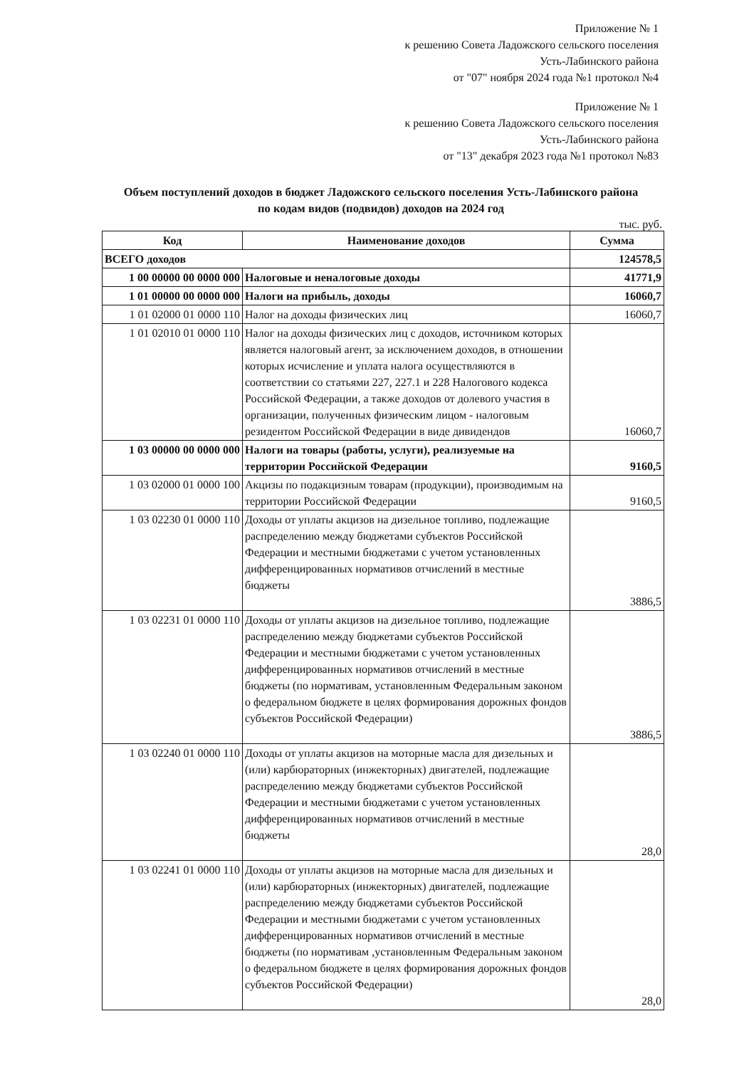Приложение № 1
к решению Совета Ладожского сельского поселения
Усть-Лабинского района
от "07" ноября 2024 года №1 протокол №4
Приложение № 1
к решению Совета Ладожского сельского поселения
Усть-Лабинского района
от "13" декабря 2023 года №1 протокол №83
Объем поступлений доходов в бюджет Ладожского сельского поселения Усть-Лабинского района
по кодам видов (подвидов) доходов на 2024 год
тыс. руб.
| Код | Наименование доходов | Сумма |
| --- | --- | --- |
| ВСЕГО доходов | | 124578,5 |
| 1 00 00000 00 0000 000 | Налоговые и неналоговые доходы | 41771,9 |
| 1 01 00000 00 0000 000 | Налоги на прибыль, доходы | 16060,7 |
| 1 01 02000 01 0000 110 | Налог на доходы физических лиц | 16060,7 |
| 1 01 02010 01 0000 110 | Налог на доходы физических лиц с доходов, источником которых является налоговый агент, за исключением доходов, в отношении которых исчисление и уплата налога осуществляются в соответствии со статьями 227, 227.1 и 228 Налогового кодекса Российской Федерации, а также доходов от долевого участия в организации, полученных физическим лицом - налоговым резидентом Российской Федерации в виде дивидендов | 16060,7 |
| 1 03 00000 00 0000 000 | Налоги на товары (работы, услуги), реализуемые на территории Российской Федерации | 9160,5 |
| 1 03 02000 01 0000 100 | Акцизы по подакцизным товарам (продукции), производимым на территории Российской Федерации | 9160,5 |
| 1 03 02230 01 0000 110 | Доходы от уплаты акцизов на дизельное топливо, подлежащие распределению между бюджетами субъектов Российской Федерации и местными бюджетами с учетом установленных дифференцированных нормативов отчислений в местные бюджеты | 3886,5 |
| 1 03 02231 01 0000 110 | Доходы от уплаты акцизов на дизельное топливо, подлежащие распределению между бюджетами субъектов Российской Федерации и местными бюджетами с учетом установленных дифференцированных нормативов отчислений в местные бюджеты (по нормативам, установленным Федеральным законом о федеральном бюджете в целях формирования дорожных фондов субъектов Российской Федерации) | 3886,5 |
| 1 03 02240 01 0000 110 | Доходы от уплаты акцизов на моторные масла для дизельных и (или) карбюраторных (инжекторных) двигателей, подлежащие распределению между бюджетами субъектов Российской Федерации и местными бюджетами с учетом установленных дифференцированных нормативов отчислений в местные бюджеты | 28,0 |
| 1 03 02241 01 0000 110 | Доходы от уплаты акцизов на моторные масла для дизельных и (или) карбюраторных (инжекторных) двигателей, подлежащие распределению между бюджетами субъектов Российской Федерации и местными бюджетами с учетом установленных дифференцированных нормативов отчислений в местные бюджеты (по нормативам ,установленным Федеральным законом о федеральном бюджете в целях формирования дорожных фондов субъектов Российской Федерации) | 28,0 |